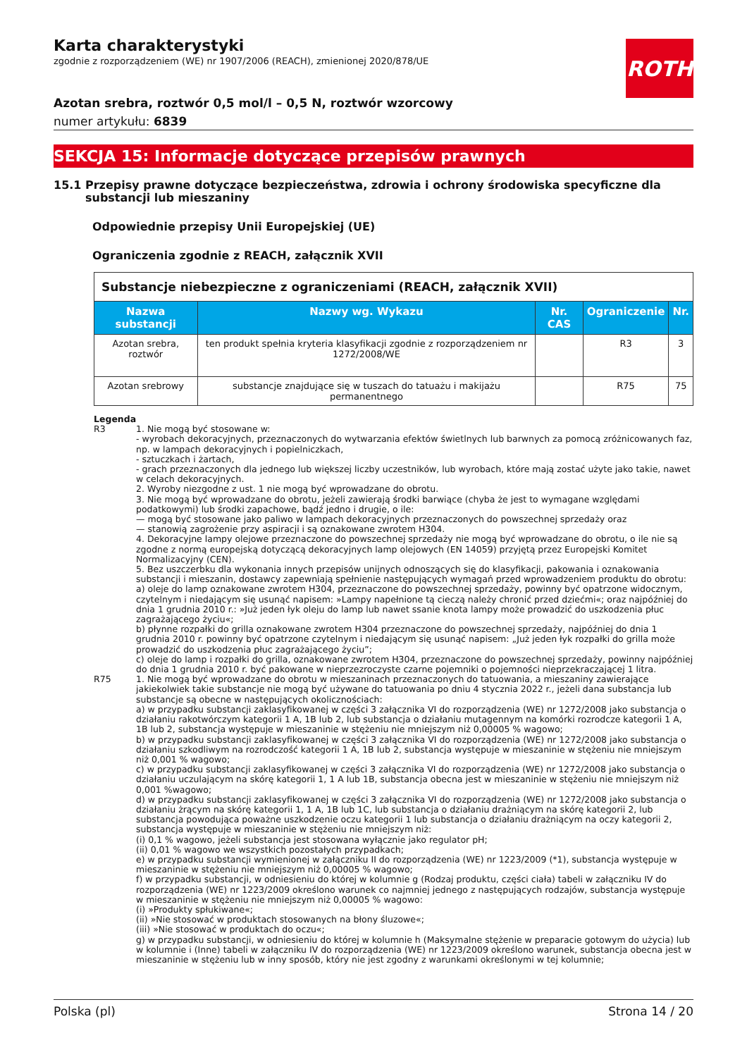Karta charakterystyki
zgodnie z rozporządzeniem (WE) nr 1907/2006 (REACH), zmienionej 2020/878/UE
ROTH
Azotan srebra, roztwór 0,5 mol/l – 0,5 N, roztwór wzorcowy
numer artykułu: 6839
SEKCJA 15: Informacje dotyczące przepisów prawnych
15.1 Przepisy prawne dotyczące bezpieczeństwa, zdrowia i ochrony środowiska specyficzne dla substancji lub mieszaniny
Odpowiednie przepisy Unii Europejskiej (UE)
Ograniczenia zgodnie z REACH, załącznik XVII
| Substancje niebezpieczne z ograniczeniami (REACH, załącznik XVII) | | | | |
| Nazwa substancji | Nazwy wg. Wykazu | Nr. CAS | Ograniczenie | Nr. |
| Azotan srebra, roztwór | ten produkt spełnia kryteria klasyfika­cji zgodnie z rozporządzeniem nr 1272/2008/WE | | R3 | 3 |
| Azotan srebrowy | substancje znajdujące się w tuszach do tatuażu i makijażu permanentnego | | R75 | 75 |
Legenda
R3 1. Nie mogą być stosowane w:
- wyrobach dekoracyjnych, przeznaczonych do wytwarzania efektów świetlnych lub barwnych za pomocą zróżnicowanych faz, np. w lampach dekoracyjnych i popielniczkach,
- sztuczkach i żartach,
- grach przeznaczonych dla jednego lub większej liczby uczestników, lub wyrobach, które mają zostać użyte jako takie, nawet w celach dekoracyjnych.
2. Wyroby niezgodne z ust. 1 nie mogą być wprowadzane do obrotu.
3. Nie mogą być wprowadzane do obrotu, jeżeli zawierają środki barwiące (chyba że jest to wymagane względami podatkowymi) lub środki zapachowe, bądź jedno i drugie, o ile:
— mogą być stosowane jako paliwo w lampach dekoracyjnych przeznaczonych do powszechnej sprzedaży oraz
— stanowią zagrożenie przy aspiracji i są oznakowane zwrotem H304.
4. Dekoracyjne lampy olejowe przeznaczone do powszechnej sprzedaży nie mogą być wprowadzane do obrotu, o ile nie są zgodne z normą europejską dotyczącą dekoracyjnych lamp olejowych (EN 14059) przyjętą przez Europejski Komitet Normalizacyjny (CEN).
5. Bez uszczerbku dla wykonania innych przepisów unijnych odnoszących się do klasyfikacji, pakowania i oznakowania substancji i mieszanin, dostawcy zapewniają spełnienie następujących wymagań przed wprowadzeniem produktu do obrotu:
a) oleje do lamp oznakowane zwrotem H304, przeznaczone do powszechnej sprzedaży, powinny być opatrzone widocznym, czytelnym i niedającym się usunąć napisem: »Lampy napełnione tą cieczą należy chronić przed dziećmi«; oraz najpóźniej do dnia 1 grudnia 2010 r.: »Już jeden łyk oleju do lamp lub nawet ssanie knota lampy może prowadzić do uszkodzenia płuc zagrażającego życiu«;
b) płynne rozpałki do grilla oznakowane zwrotem H304 przeznaczone do powszechnej sprzedaży, najpóźniej do dnia 1 grudnia 2010 r. powinny być opatrzone czytelnym i niedającym się usunąć napisem: „Już jeden łyk rozpałki do grilla może prowadzić do uszkodzenia płuc zagrażającego życiu”;
c) oleje do lamp i rozpałki do grilla, oznakowane zwrotem H304, przeznaczone do powszechnej sprzedaży, powinny najpóźniej do dnia 1 grudnia 2010 r. być pakowane w nieprzezroczyste czarne pojemniki o pojemności nieprzekraczającej 1 litra.
R75 1. Nie mogą być wprowadzane do obrotu w mieszaninach przeznaczonych do tatuowania, a mieszaniny zawierające jakiekolwiek takie substancje nie mogą być używane do tatuowania po dniu 4 stycznia 2022 r., jeżeli dana substancja lub substancje są obecne w następujących okolicznościach:
a) w przypadku substancji zaklasyfikowanej w części 3 załącznika VI do rozporządzenia (WE) nr 1272/2008 jako substancja o działaniu rakotwórczym kategorii 1 A, 1B lub 2, lub substancja o działaniu mutagennym na komórki rozrodcze kategorii 1 A, 1B lub 2, substancja występuje w mieszaninie w stężeniu nie mniejszym niż 0,00005 % wagowo;
b) w przypadku substancji zaklasyfikowanej w części 3 załącznika VI do rozporządzenia (WE) nr 1272/2008 jako substancja o działaniu szkodliwym na rozrodczość kategorii 1 A, 1B lub 2, substancja występuje w mieszaninie w stężeniu nie mniejszym niż 0,001 % wagowo;
c) w przypadku substancji zaklasyfikowanej w części 3 załącznika VI do rozporządzenia (WE) nr 1272/2008 jako substancja o działaniu uczulającym na skórę kategorii 1, 1 A lub 1B, substancja obecna jest w mieszaninie w stężeniu nie mniejszym niż 0,001 %wagowo;
d) w przypadku substancji zaklasyfikowanej w części 3 załącznika VI do rozporządzenia (WE) nr 1272/2008 jako substancja o działaniu żrącym na skórę kategorii 1, 1 A, 1B lub 1C, lub substancja o działaniu drażniącym na skórę kategorii 2, lub substancja powodująca poważne uszkodzenie oczu kategorii 1 lub substancja o działaniu drażniącym na oczy kategorii 2, substancja występuje w mieszaninie w stężeniu nie mniejszym niż:
(i) 0,1 % wagowo, jeżeli substancja jest stosowana wyłącznie jako regulator pH;
(ii) 0,01 % wagowo we wszystkich pozostałych przypadkach;
e) w przypadku substancji wymienionej w załączniku II do rozporządzenia (WE) nr 1223/2009 (*1), substancja występuje w mieszaninie w stężeniu nie mniejszym niż 0,00005 % wagowo;
f) w przypadku substancji, w odniesieniu do której w kolumnie g (Rodzaj produktu, części ciała) tabeli w załączniku IV do rozporządzenia (WE) nr 1223/2009 określono warunek co najmniej jednego z następujących rodzajów, substancja występuje w mieszaninie w stężeniu nie mniejszym niż 0,00005 % wagowo:
(i) »Produkty spłukiwane«;
(ii) »Nie stosować w produktach stosowanych na błony śluzowe«;
(iii) »Nie stosować w produktach do oczu«;
g) w przypadku substancji, w odniesieniu do której w kolumnie h (Maksymalne stężenie w preparacie gotowym do użycia) lub w kolumnie i (Inne) tabeli w załączniku IV do rozporządzenia (WE) nr 1223/2009 określono warunek, substancja obecna jest w mieszaninie w stężeniu lub w inny sposób, który nie jest zgodny z warunkami określonymi w tej kolumnie;
Polska (pl) Strona 14 / 20